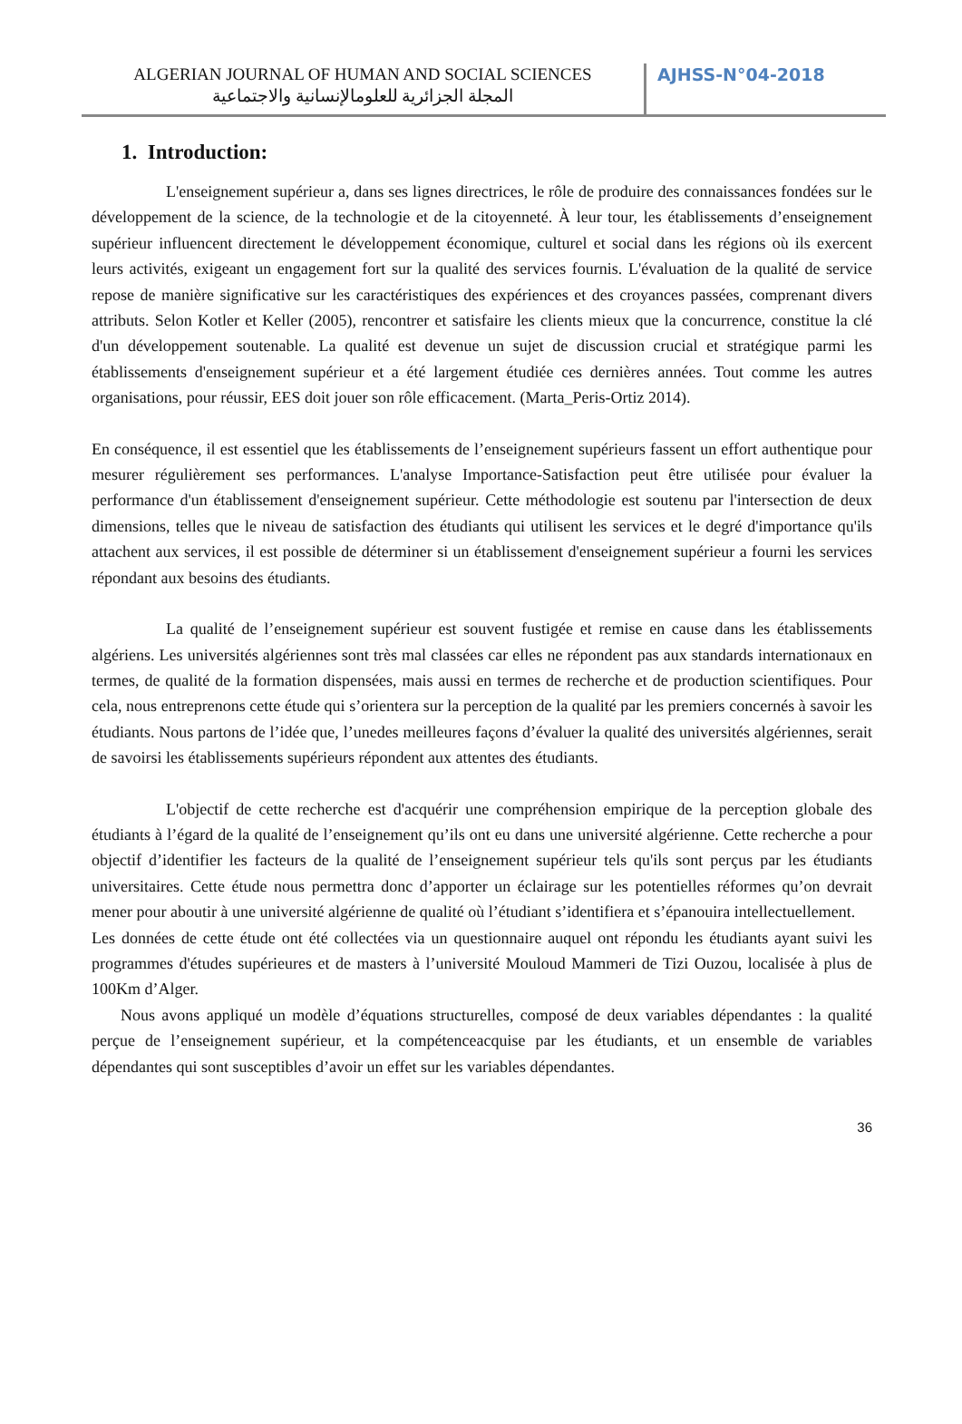ALGERIAN JOURNAL OF HUMAN AND SOCIAL SCIENCES
المجلة الجزائرية للعلومالإنسانية والاجتماعية
AJHSS-N°04-2018
1. Introduction:
L'enseignement supérieur a, dans ses lignes directrices, le rôle de produire des connaissances fondées sur le développement de la science, de la technologie et de la citoyenneté. À leur tour, les établissements d’enseignement supérieur influencent directement le développement économique, culturel et social dans les régions où ils exercent leurs activités, exigeant un engagement fort sur la qualité des services fournis. L'évaluation de la qualité de service repose de manière significative sur les caractéristiques des expériences et des croyances passées, comprenant divers attributs. Selon Kotler et Keller (2005), rencontrer et satisfaire les clients mieux que la concurrence, constitue la clé d'un développement soutenable. La qualité est devenue un sujet de discussion crucial et stratégique parmi les établissements d'enseignement supérieur et a été largement étudiée ces dernières années. Tout comme les autres organisations, pour réussir, EES doit jouer son rôle efficacement. (Marta_Peris-Ortiz 2014).
En conséquence, il est essentiel que les établissements de l’enseignement supérieurs fassent un effort authentique pour mesurer régulièrement ses performances. L'analyse Importance-Satisfaction peut être utilisée pour évaluer la performance d'un établissement d'enseignement supérieur. Cette méthodologie est soutenu par l'intersection de deux dimensions, telles que le niveau de satisfaction des étudiants qui utilisent les services et le degré d'importance qu'ils attachent aux services, il est possible de déterminer si un établissement d'enseignement supérieur a fourni les services répondant aux besoins des étudiants.
La qualité de l’enseignement supérieur est souvent fustigée et remise en cause dans les établissements algériens. Les universités algériennes sont très mal classées car elles ne répondent pas aux standards internationaux en termes, de qualité de la formation dispensées, mais aussi en termes de recherche et de production scientifiques. Pour cela, nous entreprenons cette étude qui s’orientera sur la perception de la qualité par les premiers concernés à savoir les étudiants. Nous partons de l’idée que, l’unedes meilleures façons d’évaluer la qualité des universités algériennes, serait de savoirsi les établissements supérieurs répondent aux attentes des étudiants.
L'objectif de cette recherche est d'acquérir une compréhension empirique de la perception globale des étudiants à l’égard de la qualité de l’enseignement qu’ils ont eu dans une université algérienne. Cette recherche a pour objectif d’identifier les facteurs de la qualité de l’enseignement supérieur tels qu'ils sont perçus par les étudiants universitaires. Cette étude nous permettra donc d’apporter un éclairage sur les potentielles réformes qu’on devrait mener pour aboutir à une université algérienne de qualité où l’étudiant s’identifiera et s’épanouira intellectuellement.
Les données de cette étude ont été collectées via un questionnaire auquel ont répondu les étudiants ayant suivi les programmes d'études supérieures et de masters à l’université Mouloud Mammeri de Tizi Ouzou, localisée à plus de 100Km d’Alger.
Nous avons appliqué un modèle d’équations structurelles, composé de deux variables dépendantes : la qualité perçue de l’enseignement supérieur, et la compétenceacquise par les étudiants, et un ensemble de variables dépendantes qui sont susceptibles d’avoir un effet sur les variables dépendantes.
36